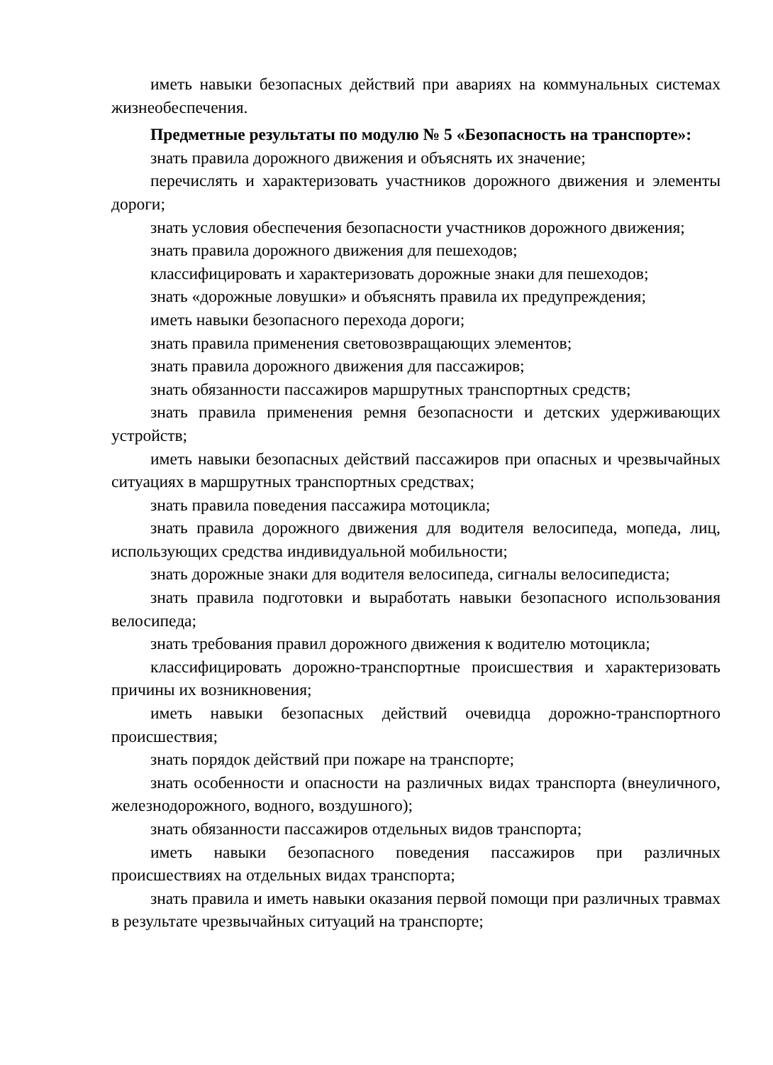иметь навыки безопасных действий при авариях на коммунальных системах жизнеобеспечения.
Предметные результаты по модулю № 5 «Безопасность на транспорте»:
знать правила дорожного движения и объяснять их значение;
перечислять и характеризовать участников дорожного движения и элементы дороги;
знать условия обеспечения безопасности участников дорожного движения;
знать правила дорожного движения для пешеходов;
классифицировать и характеризовать дорожные знаки для пешеходов;
знать «дорожные ловушки» и объяснять правила их предупреждения;
иметь навыки безопасного перехода дороги;
знать правила применения световозвращающих элементов;
знать правила дорожного движения для пассажиров;
знать обязанности пассажиров маршрутных транспортных средств;
знать правила применения ремня безопасности и детских удерживающих устройств;
иметь навыки безопасных действий пассажиров при опасных и чрезвычайных ситуациях в маршрутных транспортных средствах;
знать правила поведения пассажира мотоцикла;
знать правила дорожного движения для водителя велосипеда, мопеда, лиц, использующих средства индивидуальной мобильности;
знать дорожные знаки для водителя велосипеда, сигналы велосипедиста;
знать правила подготовки и выработать навыки безопасного использования велосипеда;
знать требования правил дорожного движения к водителю мотоцикла;
классифицировать дорожно-транспортные происшествия и характеризовать причины их возникновения;
иметь навыки безопасных действий очевидца дорожно-транспортного происшествия;
знать порядок действий при пожаре на транспорте;
знать особенности и опасности на различных видах транспорта (внеуличного, железнодорожного, водного, воздушного);
знать обязанности пассажиров отдельных видов транспорта;
иметь навыки безопасного поведения пассажиров при различных происшествиях на отдельных видах транспорта;
знать правила и иметь навыки оказания первой помощи при различных травмах в результате чрезвычайных ситуаций на транспорте;